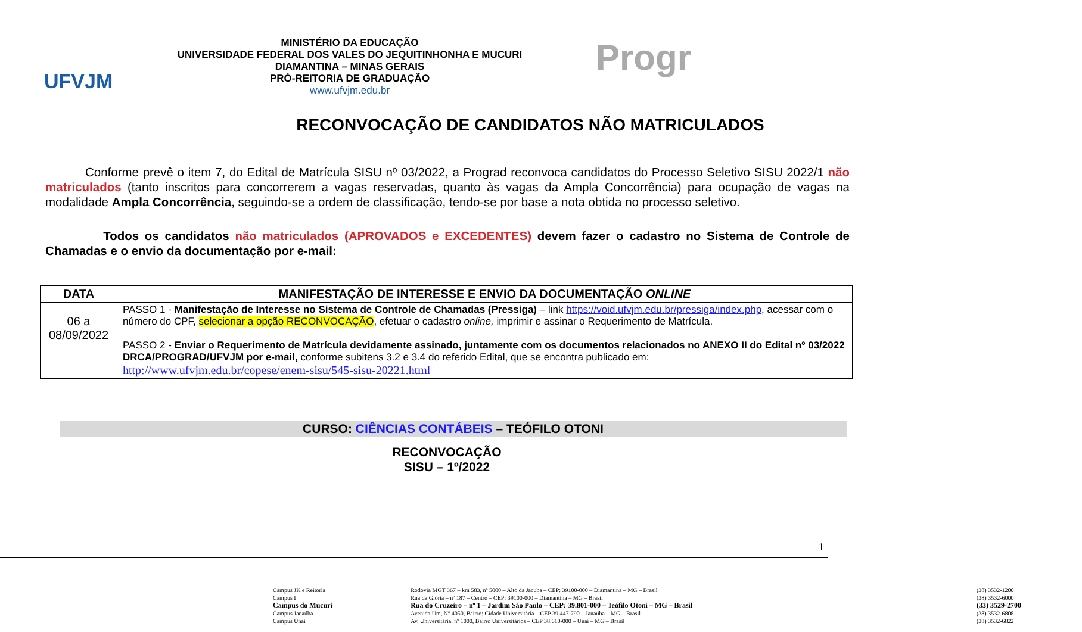UFVJM
MINISTÉRIO DA EDUCAÇÃO
UNIVERSIDADE FEDERAL DOS VALES DO JEQUITINHONHA E MUCURI
DIAMANTINA – MINAS GERAIS
PRÓ-REITORIA DE GRADUAÇÃO
www.ufvjm.edu.br
Progr
RECONVOCAÇÃO DE CANDIDATOS NÃO MATRICULADOS
Conforme prevê o item 7, do Edital de Matrícula SISU nº 03/2022, a Prograd reconvoca candidatos do Processo Seletivo SISU 2022/1 não matriculados (tanto inscritos para concorrerem a vagas reservadas, quanto às vagas da Ampla Concorrência) para ocupação de vagas na modalidade Ampla Concorrência, seguindo-se a ordem de classificação, tendo-se por base a nota obtida no processo seletivo.
Todos os candidatos não matriculados (APROVADOS e EXCEDENTES) devem fazer o cadastro no Sistema de Controle de Chamadas e o envio da documentação por e-mail:
| DATA | MANIFESTAÇÃO DE INTERESSE E ENVIO DA DOCUMENTAÇÃO ONLINE |
| --- | --- |
| 06 a 08/09/2022 | PASSO 1 - Manifestação de Interesse no Sistema de Controle de Chamadas (Pressiga) – link https://void.ufvjm.edu.br/pressiga/index.php , acessar com o número do CPF, selecionar a opção RECONVOCAÇÃO , efetuar o cadastro online, imprimir e assinar o Requerimento de Matrícula. PASSO 2 - Enviar o Requerimento de Matrícula devidamente assinado, juntamente com os documentos relacionados no ANEXO II do Edital nº 03/2022 DRCA/PROGRAD/UFVJM por e-mail, conforme subitens 3.2 e 3.4 do referido Edital, que se encontra publicado em: http://www.ufvjm.edu.br/copese/enem-sisu/545-sisu-20221.html |
CURSO: CIÊNCIAS CONTÁBEIS – TEÓFILO OTONI
RECONVOCAÇÃO
SISU – 1º/2022
1
| Campus JK e Reitoria | Rodovia MGT 367 – km 583, nº 5000 – Alto da Jacuba – CEP: 39100-000 – Diamantina – MG – Brasil | (38) 3532-1200 |
| Campus I | Rua da Glória – nº 187 – Centro – CEP: 39100-000 – Diamantina – MG – Brasil | (38) 3532-6000 |
| Campus do Mucuri | Rua do Cruzeiro – nº 1 – Jardim São Paulo – CEP: 39.801-000 – Teófilo Otoni – MG – Brasil | (33) 3529-2700 |
| Campus Janaúba | Avenida Um, Nº 4050, Bairro: Cidade Universitária – CEP 39.447-790 – Janaúba – MG – Brasil | (38) 3532-6808 |
| Campus Unai | Av. Universitária, nº 1000, Bairro Universitários – CEP 38.610-000 – Unaí – MG – Brasil | (38) 3532-6822 |